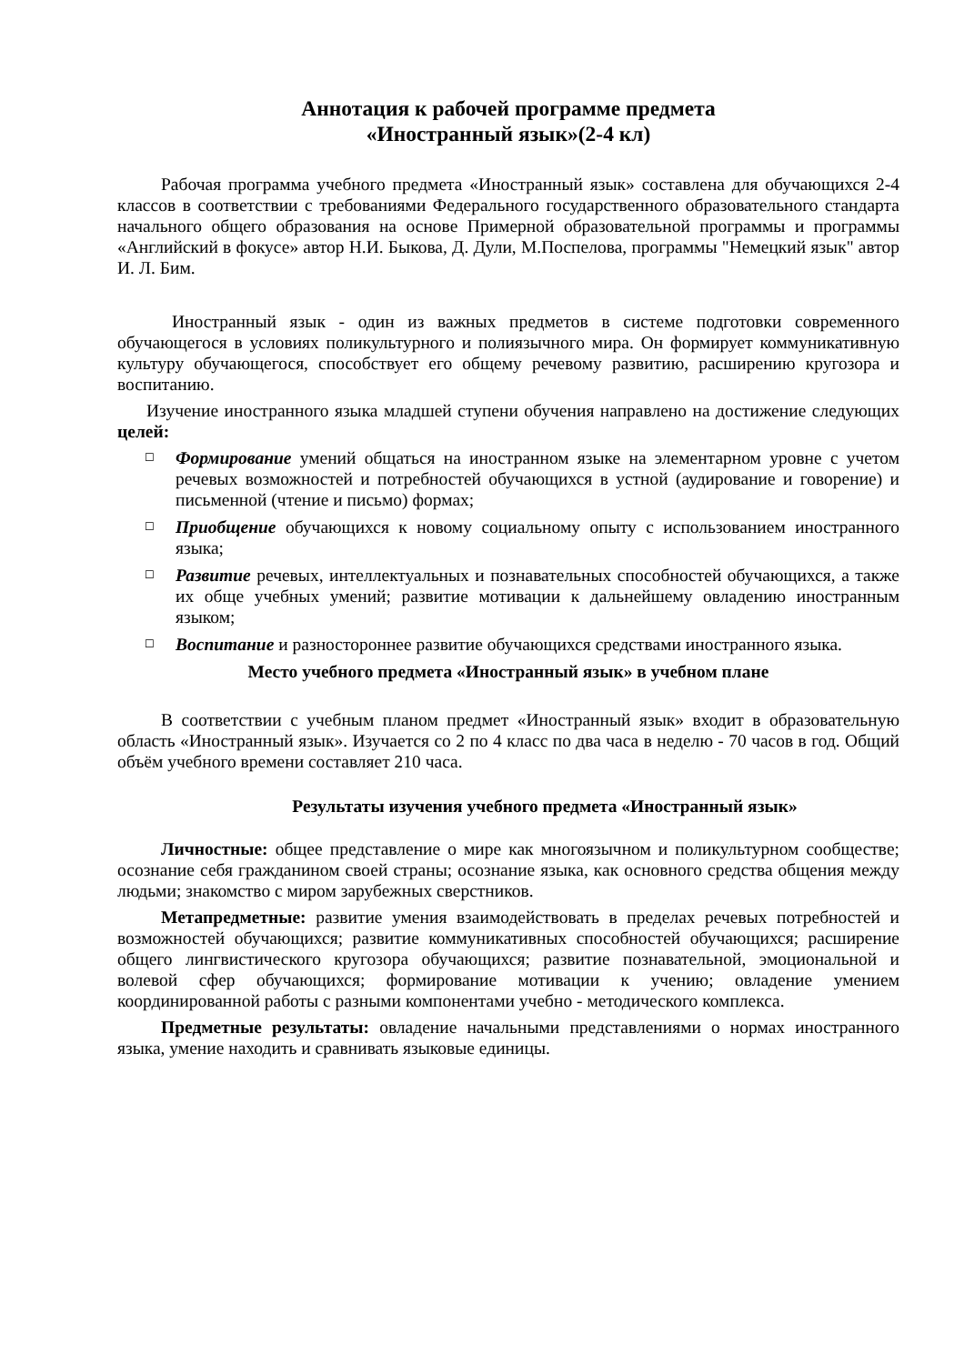Аннотация к рабочей программе предмета
«Иностранный язык»(2-4 кл)
Рабочая программа учебного предмета «Иностранный язык» составлена для обучающихся 2-4 классов в соответствии с требованиями Федерального государственного образовательного стандарта начального общего образования на основе Примерной образовательной программы и программы «Английский в фокусе» автор Н.И. Быкова, Д. Дули, М.Поспелова, программы "Немецкий язык" автор И. Л. Бим.
Иностранный язык - один из важных предметов в системе подготовки современного обучающегося в условиях поликультурного и полиязычного мира. Он формирует коммуникативную культуру обучающегося, способствует его общему речевому развитию, расширению кругозора и воспитанию.
Изучение иностранного языка младшей ступени обучения направлено на достижение следующих целей:
☐ Формирование умений общаться на иностранном языке на элементарном уровне с учетом речевых возможностей и потребностей обучающихся в устной (аудирование и говорение) и письменной (чтение и письмо) формах;
☐ Приобщение обучающихся к новому социальному опыту с использованием иностранного языка;
☐ Развитие речевых, интеллектуальных и познавательных способностей обучающихся, а также их обще учебных умений; развитие мотивации к дальнейшему овладению иностранным языком;
☐ Воспитание и разностороннее развитие обучающихся средствами иностранного языка.
Место учебного предмета «Иностранный язык» в учебном плане
В соответствии с учебным планом предмет «Иностранный язык» входит в образовательную область «Иностранный язык». Изучается со 2 по 4 класс по два часа в неделю - 70 часов в год. Общий объём учебного времени составляет 210 часа.
Результаты изучения учебного предмета «Иностранный язык»
Личностные: общее представление о мире как многоязычном и поликультурном сообществе; осознание себя гражданином своей страны; осознание языка, как основного средства общения между людьми; знакомство с миром зарубежных сверстников.
Метапредметные: развитие умения взаимодействовать в пределах речевых потребностей и возможностей обучающихся; развитие коммуникативных способностей обучающихся; расширение общего лингвистического кругозора обучающихся; развитие познавательной, эмоциональной и волевой сфер обучающихся; формирование мотивации к учению; овладение умением координированной работы с разными компонентами учебно - методического комплекса.
Предметные результаты: овладение начальными представлениями о нормах иностранного языка, умение находить и сравнивать языковые единицы.